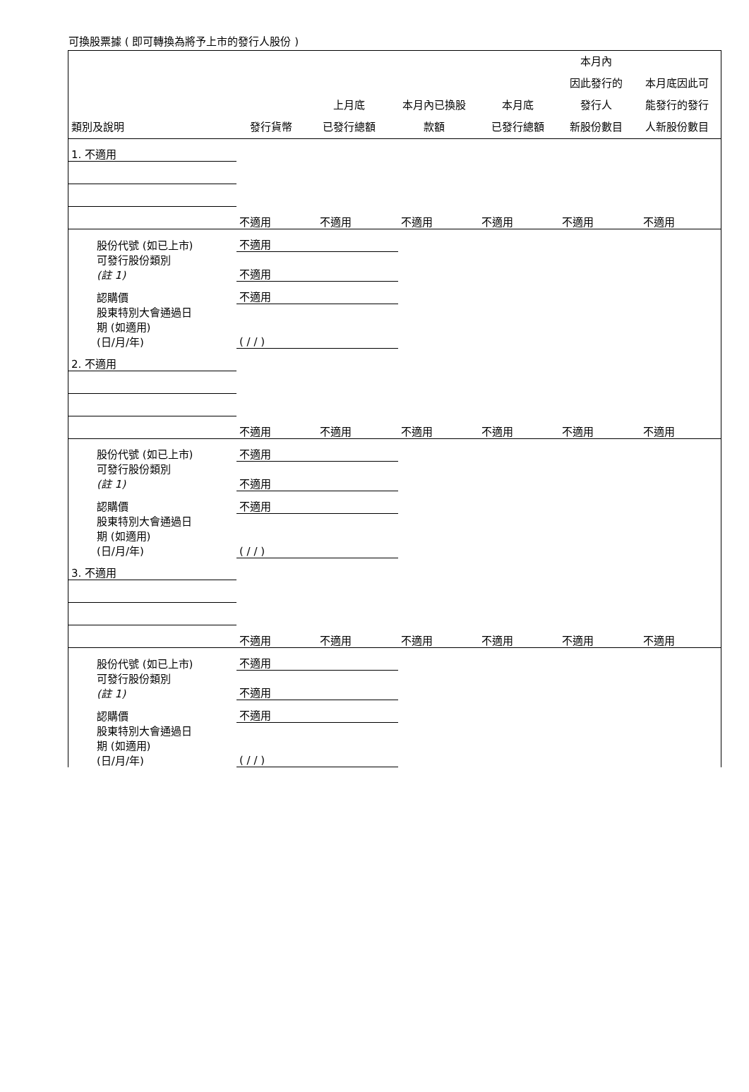可換股票據 ( 即可轉換為將予上市的發行人股份 )
| 類別及說明 | 發行貨幣 | 上月底 已發行總額 | 本月內已換股 款額 | 本月底 已發行總額 | 本月內 因此發行的 發行人 新股份數目 | 本月底因此可 能發行的發行 人新股份數目 |
| --- | --- | --- | --- | --- | --- | --- |
| 1. 不適用 | | | | | | |
| | 不適用 | 不適用 | 不適用 | 不適用 | 不適用 | 不適用 |
| 股份代號 (如已上市) | 不適用 | | | | | |
| 可發行股份類別 (註 1) | 不適用 | | | | | |
| 認購價 | 不適用 | | | | | |
| 股東特別大會通過日 期 (如適用) (日/月/年) | ( / / ) | | | | | |
| 2. 不適用 | | | | | | |
| | 不適用 | 不適用 | 不適用 | 不適用 | 不適用 | 不適用 |
| 股份代號 (如已上市) | 不適用 | | | | | |
| 可發行股份類別 (註 1) | 不適用 | | | | | |
| 認購價 | 不適用 | | | | | |
| 股東特別大會通過日 期 (如適用) (日/月/年) | ( / / ) | | | | | |
| 3. 不適用 | | | | | | |
| | 不適用 | 不適用 | 不適用 | 不適用 | 不適用 | 不適用 |
| 股份代號 (如已上市) | 不適用 | | | | | |
| 可發行股份類別 (註 1) | 不適用 | | | | | |
| 認購價 | 不適用 | | | | | |
| 股東特別大會通過日 期 (如適用) (日/月/年) | ( / / ) | | | | | |